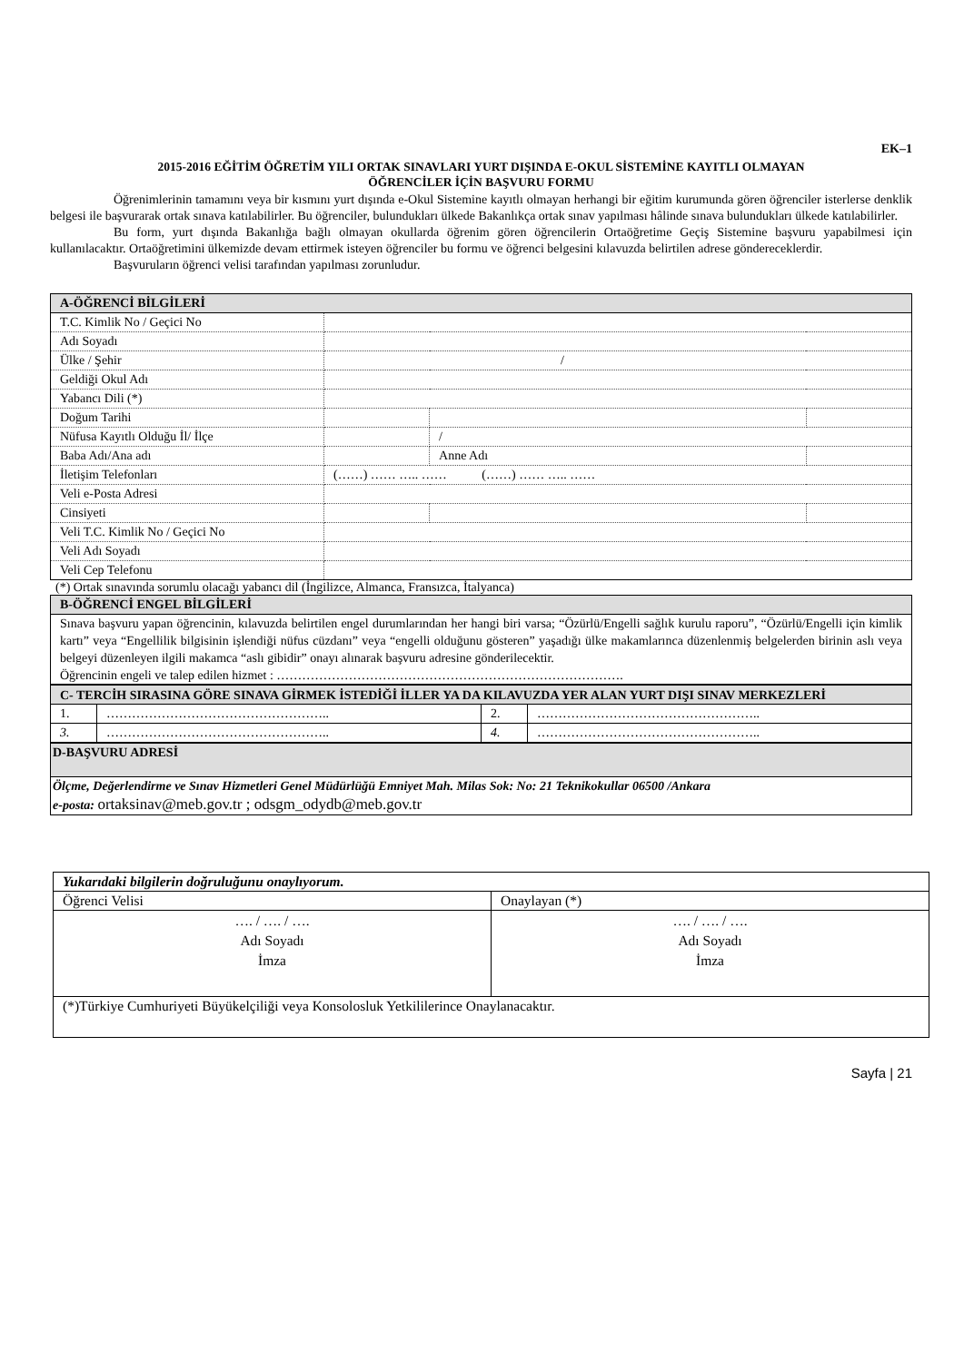EK–1
2015-2016 EĞİTİM ÖĞRETİM YILI ORTAK SINAVLARI YURT DIŞINDA E-OKUL SİSTEMİNE KAYITLI OLMAYAN
ÖĞRENCİLER İÇİN BAŞVURU FORMU
Öğrenimlerinin tamamını veya bir kısmını yurt dışında e-Okul Sistemine kayıtlı olmayan herhangi bir eğitim kurumunda gören öğrenciler isterlerse denklik belgesi ile başvurarak ortak sınava katılabilirler. Bu öğrenciler, bulundukları ülkede Bakanlıkça ortak sınav yapılması hâlinde sınava bulundukları ülkede katılabilirler.
Bu form, yurt dışında Bakanlığa bağlı olmayan okullarda öğrenim gören öğrencilerin Ortaöğretime Geçiş Sistemine başvuru yapabilmesi için kullanılacaktır. Ortaöğretimini ülkemizde devam ettirmek isteyen öğrenciler bu formu ve öğrenci belgesini kılavuzda belirtilen adrese göndereceklerdir.
Başvuruların öğrenci velisi tarafından yapılması zorunludur.
| A-ÖĞRENCİ BİLGİLERİ | | | |
| T.C. Kimlik No / Geçici No | | | |
| Adı Soyadı | | | |
| Ülke / Şehir | / | | |
| Geldiği Okul Adı | | | |
| Yabancı Dili (*) | | | |
| Doğum Tarihi | | | |
| Nüfusa Kayıtlı Olduğu İl/ İlçe | | / | |
| Baba Adı/Ana adı | | Anne Adı | |
| İletişim Telefonları | (……) …… ….. …… (……) …… ….. …… | | |
| Veli e-Posta Adresi | | | |
| Cinsiyeti | | | |
| Veli T.C. Kimlik No / Geçici No | | | |
| Veli Adı Soyadı | | | |
| Veli Cep Telefonu | | | |
(*) Ortak sınavında sorumlu olacağı yabancı dil (İngilizce, Almanca, Fransızca, İtalyanca)
| B-ÖĞRENCİ ENGEL BİLGİLERİ |
| Sınava başvuru yapan öğrencinin, kılavuzda belirtilen engel durumlarından her hangi biri varsa; “Özürlü/Engelli sağlık kurulu raporu”, “Özürlü/Engelli için kimlik kartı” veya “Engellilik bilgisinin işlendiği nüfus cüzdanı” veya “engelli olduğunu gösteren” yaşadığı ülke makamlarınca düzenlenmiş belgelerden birinin aslı veya belgeyi düzenleyen ilgili makamca “aslı gibidir” onayı alınarak başvuru adresine gönderilecektir. Öğrencinin engeli ve talep edilen hizmet : ………………………………………………………………………. |
| C- TERCİH SIRASINA GÖRE SINAVA GİRMEK İSTEDİĞİ İLLER YA DA KILAVUZDA YER ALAN YURT DIŞI SINAV MERKEZLERİ | | | |
| 1. | …………………………………………….. | 2. | …………………………………………….. |
| 3. | …………………………………………….. | 4. | …………………………………………….. |
| D-BAŞVURU ADRESİ |
| Ölçme, Değerlendirme ve Sınav Hizmetleri Genel Müdürlüğü Emniyet Mah. Milas Sok: No: 21 Teknikokullar 06500 /Ankara e-posta: ortaksinav@meb.gov.tr ; odsgm_odydb@meb.gov.tr |
| Yukarıdaki bilgilerin doğruluğunu onaylıyorum. | |
| Öğrenci Velisi | Onaylayan (*) |
| …. / …. / …. Adı Soyadı İmza | …. / …. / …. Adı Soyadı İmza |
| (*)Türkiye Cumhuriyeti Büyükelçiliği veya Konsolosluk Yetkililerince Onaylanacaktır. | |
Sayfa | 21